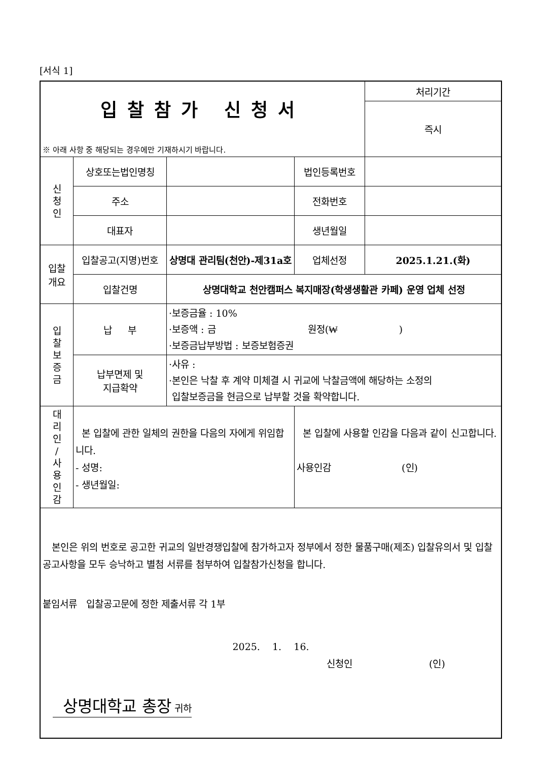[서식 1]
| 입찰참가 신청서 ※ 아래 사항 중 해당되는 경우에만 기재하시기 바랍니다. | | | | | 처리기간 |
| | | | | | 즉시 |
| 신 청 인 | 상호또는법인명칭 | | | 법인등록번호 | |
| | 주소 | | | 전화번호 | |
| | 대표자 | | | 생년월일 | |
| 입찰 개요 | 입찰공고(지명)번호 | 상명대 관리팀(천안)-제31a호 | | 업체선정 | 2025.1.21.(화) |
| | 입찰건명 | 상명대학교 천안캠퍼스 복지매장(학생생활관 카페) 운영 업체 선정 | | | |
| 입 찰 보 증 금 | 납 부 | ·보증금율 : 10% ·보증액 : 금 원정(₩ ) ·보증금납부방법 : 보증보험증권 | | | |
| | 납부면제 및 지급확약 | ·사유 : ·본인은 낙찰 후 계약 미체결 시 귀교에 낙찰금액에 해당하는 소정의 입찰보증금을 현금으로 납부할 것을 확약합니다. | | | |
| 대 리 인 / 사 용 인 감 | 본 입찰에 관한 일체의 권한을 다음의 자에게 위임합니다. - 성명: - 생년월일: | | 본 입찰에 사용할 인감을 다음과 같이 신고합니다. 사용인감 (인) | | |
| 본인은 위의 번호로 공고한 귀교의 일반경쟁입찰에 참가하고자 정부에서 정한 물품구매(제조) 입찰유의서 및 입찰공고사항을 모두 승낙하고 별첨 서류를 첨부하여 입찰참가신청을 합니다. 붙임서류 입찰공고문에 정한 제출서류 각 1부 2025. 1. 16. 신청인 (인) 상명대학교 총장 귀하 | | | | | |